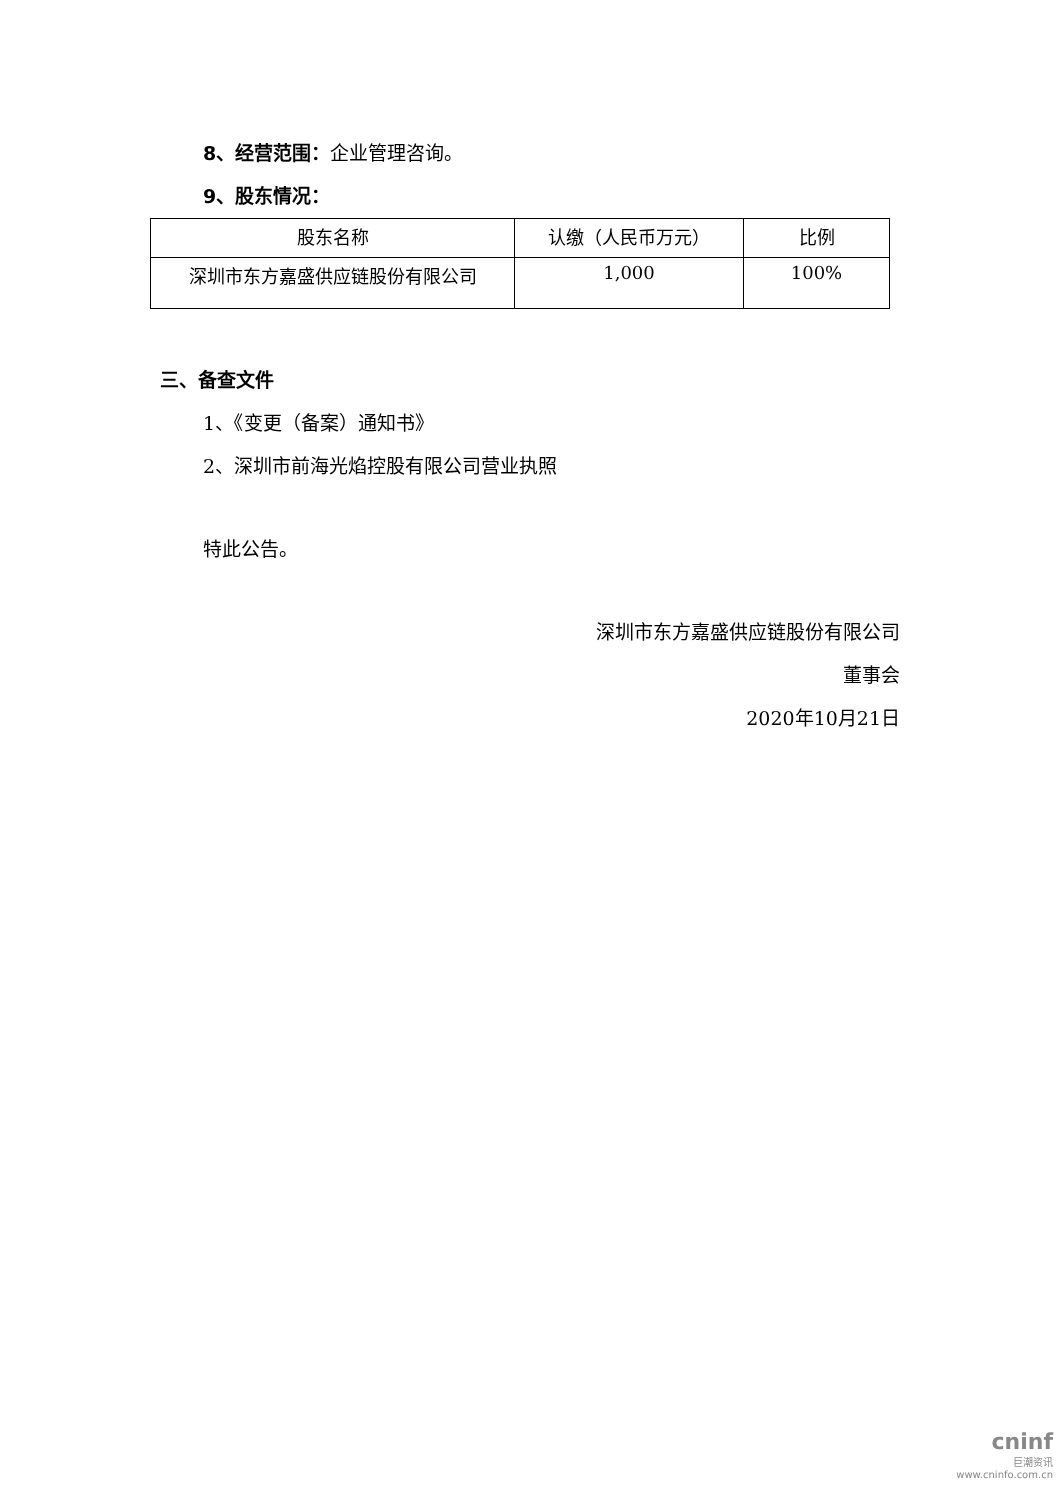8、经营范围：企业管理咨询。
9、股东情况：
| 股东名称 | 认缴（人民币万元） | 比例 |
| --- | --- | --- |
| 深圳市东方嘉盛供应链股份有限公司 | 1,000 | 100% |
三、备查文件
1、《变更（备案）通知书》
2、深圳市前海光焰控股有限公司营业执照
特此公告。
深圳市东方嘉盛供应链股份有限公司
董事会
2020年10月21日
cninf
巨潮资讯
www.cninfo.com.cn